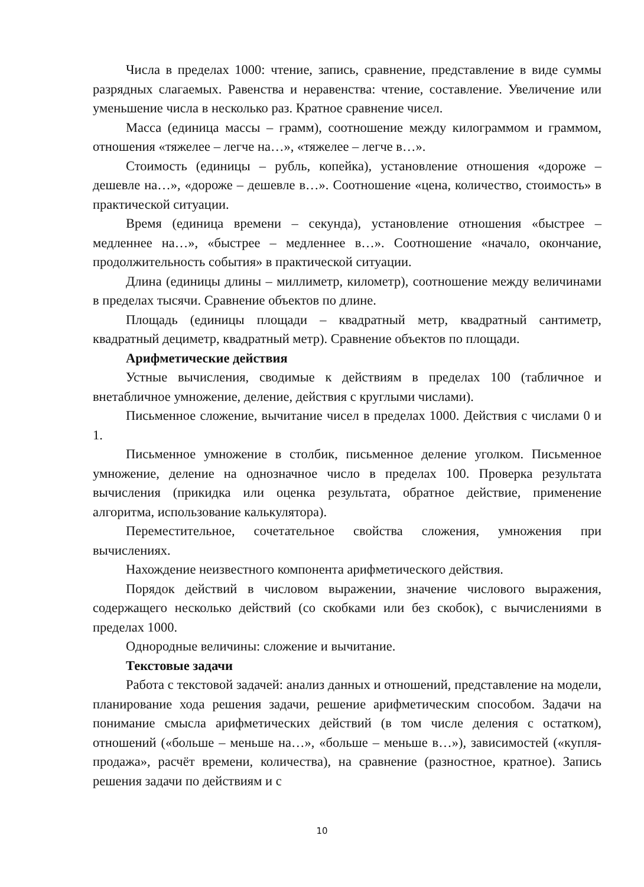Числа в пределах 1000: чтение, запись, сравнение, представление в виде суммы разрядных слагаемых. Равенства и неравенства: чтение, составление. Увеличение или уменьшение числа в несколько раз. Кратное сравнение чисел.
Масса (единица массы – грамм), соотношение между килограммом и граммом, отношения «тяжелее – легче на…», «тяжелее – легче в…».
Стоимость (единицы – рубль, копейка), установление отношения «дороже – дешевле на…», «дороже – дешевле в…». Соотношение «цена, количество, стоимость» в практической ситуации.
Время (единица времени – секунда), установление отношения «быстрее – медленнее на…», «быстрее – медленнее в…». Соотношение «начало, окончание, продолжительность события» в практической ситуации.
Длина (единицы длины – миллиметр, километр), соотношение между величинами в пределах тысячи. Сравнение объектов по длине.
Площадь (единицы площади – квадратный метр, квадратный сантиметр, квадратный дециметр, квадратный метр). Сравнение объектов по площади.
Арифметические действия
Устные вычисления, сводимые к действиям в пределах 100 (табличное и внетабличное умножение, деление, действия с круглыми числами).
Письменное сложение, вычитание чисел в пределах 1000. Действия с числами 0 и 1.
Письменное умножение в столбик, письменное деление уголком. Письменное умножение, деление на однозначное число в пределах 100. Проверка результата вычисления (прикидка или оценка результата, обратное действие, применение алгоритма, использование калькулятора).
Переместительное, сочетательное свойства сложения, умножения при вычислениях.
Нахождение неизвестного компонента арифметического действия.
Порядок действий в числовом выражении, значение числового выражения, содержащего несколько действий (со скобками или без скобок), с вычислениями в пределах 1000.
Однородные величины: сложение и вычитание.
Текстовые задачи
Работа с текстовой задачей: анализ данных и отношений, представление на модели, планирование хода решения задачи, решение арифметическим способом. Задачи на понимание смысла арифметических действий (в том числе деления с остатком), отношений («больше – меньше на…», «больше – меньше в…»), зависимостей («купля-продажа», расчёт времени, количества), на сравнение (разностное, кратное). Запись решения задачи по действиям и с
10